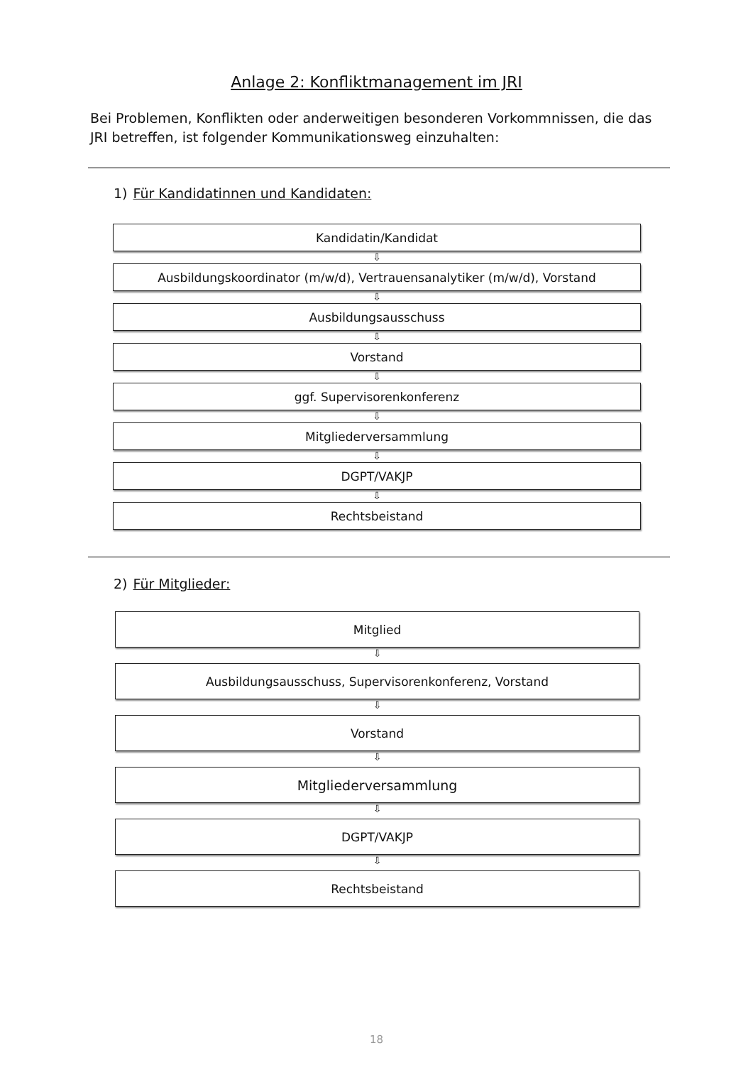Anlage 2: Konfliktmanagement im JRI
Bei Problemen, Konflikten oder anderweitigen besonderen Vorkommnissen, die das JRI betreffen, ist folgender Kommunikationsweg einzuhalten:
1) Für Kandidatinnen und Kandidaten:
Kandidatin/Kandidat
⇩
Ausbildungskoordinator (m/w/d), Vertrauensanalytiker (m/w/d), Vorstand
⇩
Ausbildungsausschuss
⇩
Vorstand
⇩
ggf. Supervisorenkonferenz
⇩
Mitgliederversammlung
⇩
DGPT/VAKJP
⇩
Rechtsbeistand
2) Für Mitglieder:
Mitglied
⇩
Ausbildungsausschuss, Supervisorenkonferenz, Vorstand
⇩
Vorstand
⇩
Mitgliederversammlung
⇩
DGPT/VAKJP
⇩
Rechtsbeistand
18